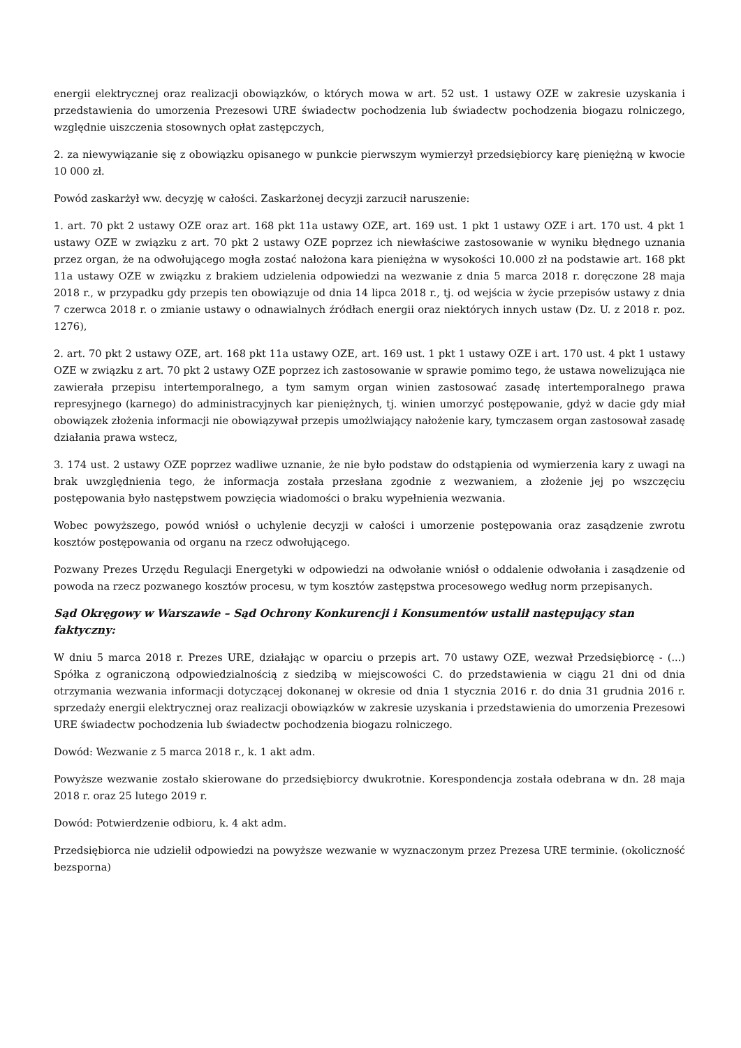energii elektrycznej oraz realizacji obowiązków, o których mowa w art. 52 ust. 1 ustawy OZE w zakresie uzyskania i przedstawienia do umorzenia Prezesowi URE świadectw pochodzenia lub świadectw pochodzenia biogazu rolniczego, względnie uiszczenia stosownych opłat zastępczych,
2. za niewywiązanie się z obowiązku opisanego w punkcie pierwszym wymierzył przedsiębiorcy karę pieniężną w kwocie 10 000 zł.
Powód zaskarżył ww. decyzję w całości. Zaskarżonej decyzji zarzucił naruszenie:
1. art. 70 pkt 2 ustawy OZE oraz art. 168 pkt 11a ustawy OZE, art. 169 ust. 1 pkt 1 ustawy OZE i art. 170 ust. 4 pkt 1 ustawy OZE w związku z art. 70 pkt 2 ustawy OZE poprzez ich niewłaściwe zastosowanie w wyniku błędnego uznania przez organ, że na odwołującego mogła zostać nałożona kara pieniężna w wysokości 10.000 zł na podstawie art. 168 pkt 11a ustawy OZE w związku z brakiem udzielenia odpowiedzi na wezwanie z dnia 5 marca 2018 r. doręczone 28 maja 2018 r., w przypadku gdy przepis ten obowiązuje od dnia 14 lipca 2018 r., tj. od wejścia w życie przepisów ustawy z dnia 7 czerwca 2018 r. o zmianie ustawy o odnawialnych źródłach energii oraz niektórych innych ustaw (Dz. U. z 2018 r. poz. 1276),
2. art. 70 pkt 2 ustawy OZE, art. 168 pkt 11a ustawy OZE, art. 169 ust. 1 pkt 1 ustawy OZE i art. 170 ust. 4 pkt 1 ustawy OZE w związku z art. 70 pkt 2 ustawy OZE poprzez ich zastosowanie w sprawie pomimo tego, że ustawa nowelizująca nie zawierała przepisu intertemporalnego, a tym samym organ winien zastosować zasadę intertemporalnego prawa represyjnego (karnego) do administracyjnych kar pieniężnych, tj. winien umorzyć postępowanie, gdyż w dacie gdy miał obowiązek złożenia informacji nie obowiązywał przepis umożlwiający nałożenie kary, tymczasem organ zastosował zasadę działania prawa wstecz,
3. 174 ust. 2 ustawy OZE poprzez wadliwe uznanie, że nie było podstaw do odstąpienia od wymierzenia kary z uwagi na brak uwzględnienia tego, że informacja została przesłana zgodnie z wezwaniem, a złożenie jej po wszczęciu postępowania było następstwem powzięcia wiadomości o braku wypełnienia wezwania.
Wobec powyższego, powód wniósł o uchylenie decyzji w całości i umorzenie postępowania oraz zasądzenie zwrotu kosztów postępowania od organu na rzecz odwołującego.
Pozwany Prezes Urzędu Regulacji Energetyki w odpowiedzi na odwołanie wniósł o oddalenie odwołania i zasądzenie od powoda na rzecz pozwanego kosztów procesu, w tym kosztów zastępstwa procesowego według norm przepisanych.
Sąd Okręgowy w Warszawie – Sąd Ochrony Konkurencji i Konsumentów ustalił następujący stan faktyczny:
W dniu 5 marca 2018 r. Prezes URE, działając w oparciu o przepis art. 70 ustawy OZE, wezwał Przedsiębiorcę - (...) Spółka z ograniczoną odpowiedzialnością z siedzibą w miejscowości C. do przedstawienia w ciągu 21 dni od dnia otrzymania wezwania informacji dotyczącej dokonanej w okresie od dnia 1 stycznia 2016 r. do dnia 31 grudnia 2016 r. sprzedaży energii elektrycznej oraz realizacji obowiązków w zakresie uzyskania i przedstawienia do umorzenia Prezesowi URE świadectw pochodzenia lub świadectw pochodzenia biogazu rolniczego.
Dowód: Wezwanie z 5 marca 2018 r., k. 1 akt adm.
Powyższe wezwanie zostało skierowane do przedsiębiorcy dwukrotnie. Korespondencja została odebrana w dn. 28 maja 2018 r. oraz 25 lutego 2019 r.
Dowód: Potwierdzenie odbioru, k. 4 akt adm.
Przedsiębiorca nie udzielił odpowiedzi na powyższe wezwanie w wyznaczonym przez Prezesa URE terminie. (okoliczność bezsporna)